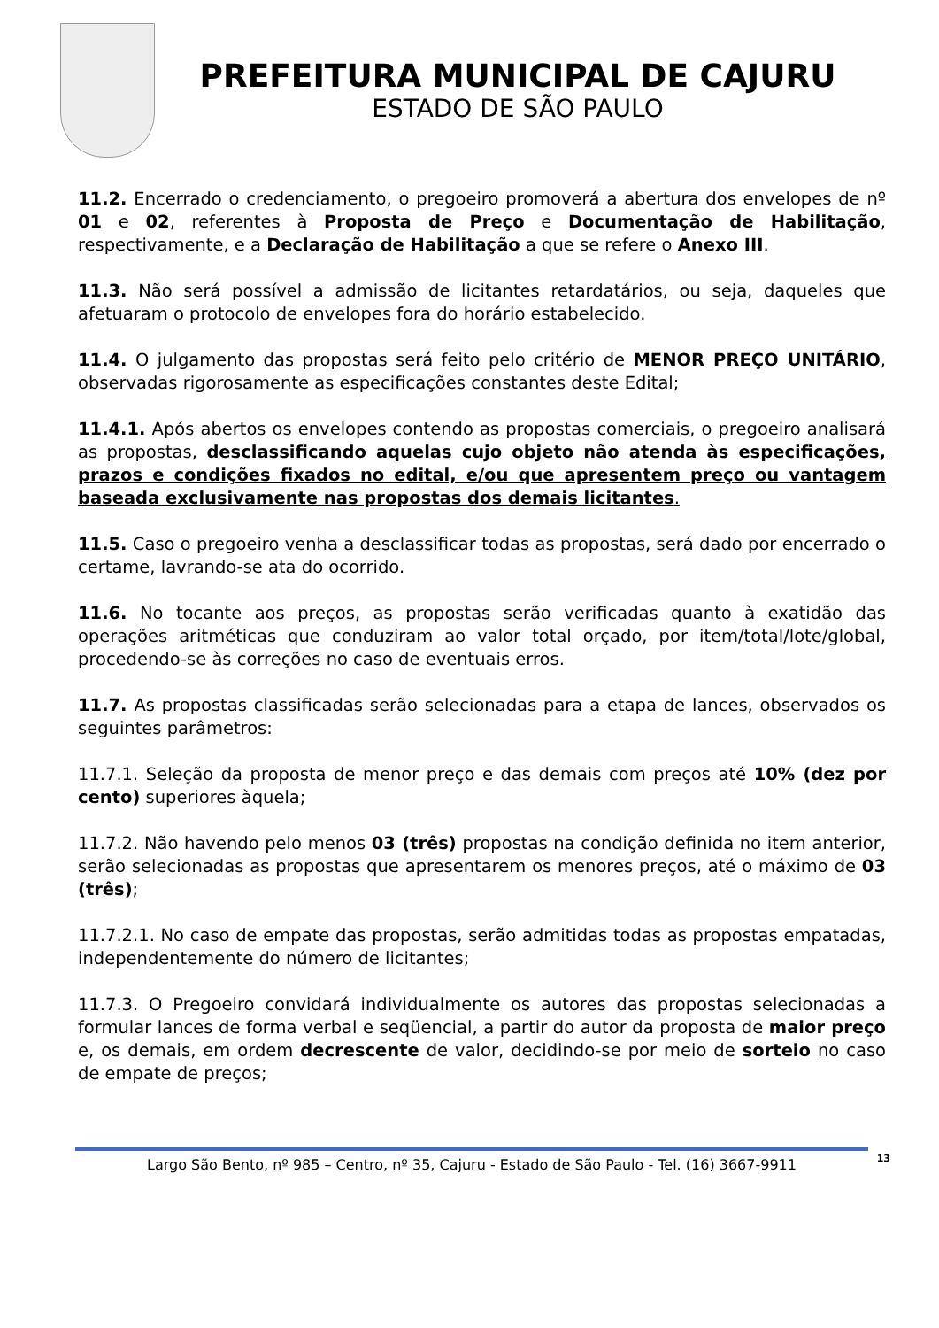PREFEITURA MUNICIPAL DE CAJURU
ESTADO DE SÃO PAULO
11.2. Encerrado o credenciamento, o pregoeiro promoverá a abertura dos envelopes de nº 01 e 02, referentes à Proposta de Preço e Documentação de Habilitação, respectivamente, e a Declaração de Habilitação a que se refere o Anexo III.
11.3. Não será possível a admissão de licitantes retardatários, ou seja, daqueles que afetuaram o protocolo de envelopes fora do horário estabelecido.
11.4. O julgamento das propostas será feito pelo critério de MENOR PREÇO UNITÁRIO, observadas rigorosamente as especificações constantes deste Edital;
11.4.1. Após abertos os envelopes contendo as propostas comerciais, o pregoeiro analisará as propostas, desclassificando aquelas cujo objeto não atenda às especificações, prazos e condições fixados no edital, e/ou que apresentem preço ou vantagem baseada exclusivamente nas propostas dos demais licitantes.
11.5. Caso o pregoeiro venha a desclassificar todas as propostas, será dado por encerrado o certame, lavrando-se ata do ocorrido.
11.6. No tocante aos preços, as propostas serão verificadas quanto à exatidão das operações aritméticas que conduziram ao valor total orçado, por item/total/lote/global, procedendo-se às correções no caso de eventuais erros.
11.7. As propostas classificadas serão selecionadas para a etapa de lances, observados os seguintes parâmetros:
11.7.1. Seleção da proposta de menor preço e das demais com preços até 10% (dez por cento) superiores àquela;
11.7.2. Não havendo pelo menos 03 (três) propostas na condição definida no item anterior, serão selecionadas as propostas que apresentarem os menores preços, até o máximo de 03 (três);
11.7.2.1. No caso de empate das propostas, serão admitidas todas as propostas empatadas, independentemente do número de licitantes;
11.7.3. O Pregoeiro convidará individualmente os autores das propostas selecionadas a formular lances de forma verbal e seqüencial, a partir do autor da proposta de maior preço e, os demais, em ordem decrescente de valor, decidindo-se por meio de sorteio no caso de empate de preços;
Largo São Bento, nº 985 – Centro, nº 35, Cajuru - Estado de São Paulo - Tel. (16) 3667-9911 13